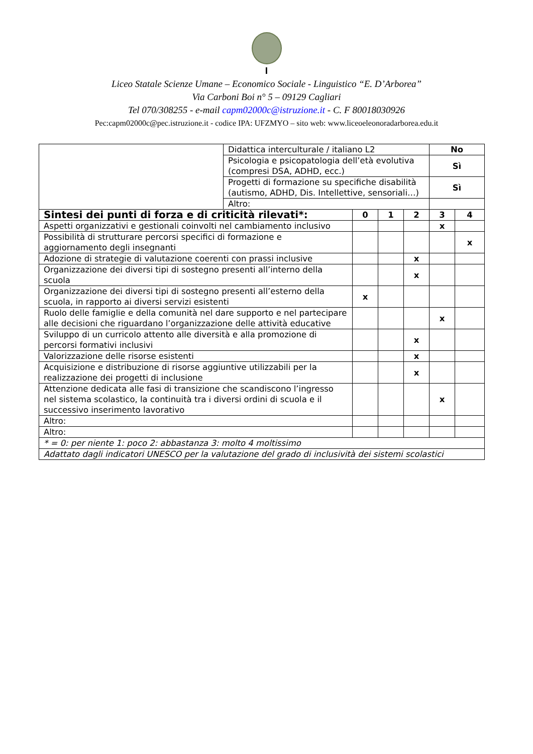I
Liceo Statale Scienze Umane – Economico Sociale - Linguistico “E. D’Arborea”
Via Carboni Boi n° 5 – 09129 Cagliari
Tel 070/308255 - e-mail capm02000c@istruzione.it - C. F 80018030926
Pec:capm02000c@pec.istruzione.it - codice IPA: UFZMYO – sito web: www.liceoeleonoradarborea.edu.it
| | Didattica interculturale / italiano L2 | | | | No | |
| | Psicologia e psicopatologia dell’età evolutiva (compresi DSA, ADHD, ecc.) | | | | Sì | |
| | Progetti di formazione su specifiche disabilità (autismo, ADHD, Dis. Intellettive, sensoriali…) | | | | Sì | |
| | Altro: | | | | | |
| Sintesi dei punti di forza e di criticità rilevati*: | | 0 | 1 | 2 | 3 | 4 |
| Aspetti organizzativi e gestionali coinvolti nel cambiamento inclusivo | | | | | x | |
| Possibilità di strutturare percorsi specifici di formazione e aggiornamento degli insegnanti | | | | | | x |
| Adozione di strategie di valutazione coerenti con prassi inclusive | | | | x | | |
| Organizzazione dei diversi tipi di sostegno presenti all’interno della scuola | | | | x | | |
| Organizzazione dei diversi tipi di sostegno presenti all’esterno della scuola, in rapporto ai diversi servizi esistenti | | x | | | | |
| Ruolo delle famiglie e della comunità nel dare supporto e nel partecipare alle decisioni che riguardano l’organizzazione delle attività educative | | | | | x | |
| Sviluppo di un curricolo attento alle diversità e alla promozione di percorsi formativi inclusivi | | | | x | | |
| Valorizzazione delle risorse esistenti | | | | x | | |
| Acquisizione e distribuzione di risorse aggiuntive utilizzabili per la realizzazione dei progetti di inclusione | | | | x | | |
| Attenzione dedicata alle fasi di transizione che scandiscono l’ingresso nel sistema scolastico, la continuità tra i diversi ordini di scuola e il successivo inserimento lavorativo | | | | | x | |
| Altro: | | | | | | |
| Altro: | | | | | | |
| * = 0: per niente 1: poco 2: abbastanza 3: molto 4 moltissimo | | | | | | |
| Adattato dagli indicatori UNESCO per la valutazione del grado di inclusività dei sistemi scolastici | | | | | | |